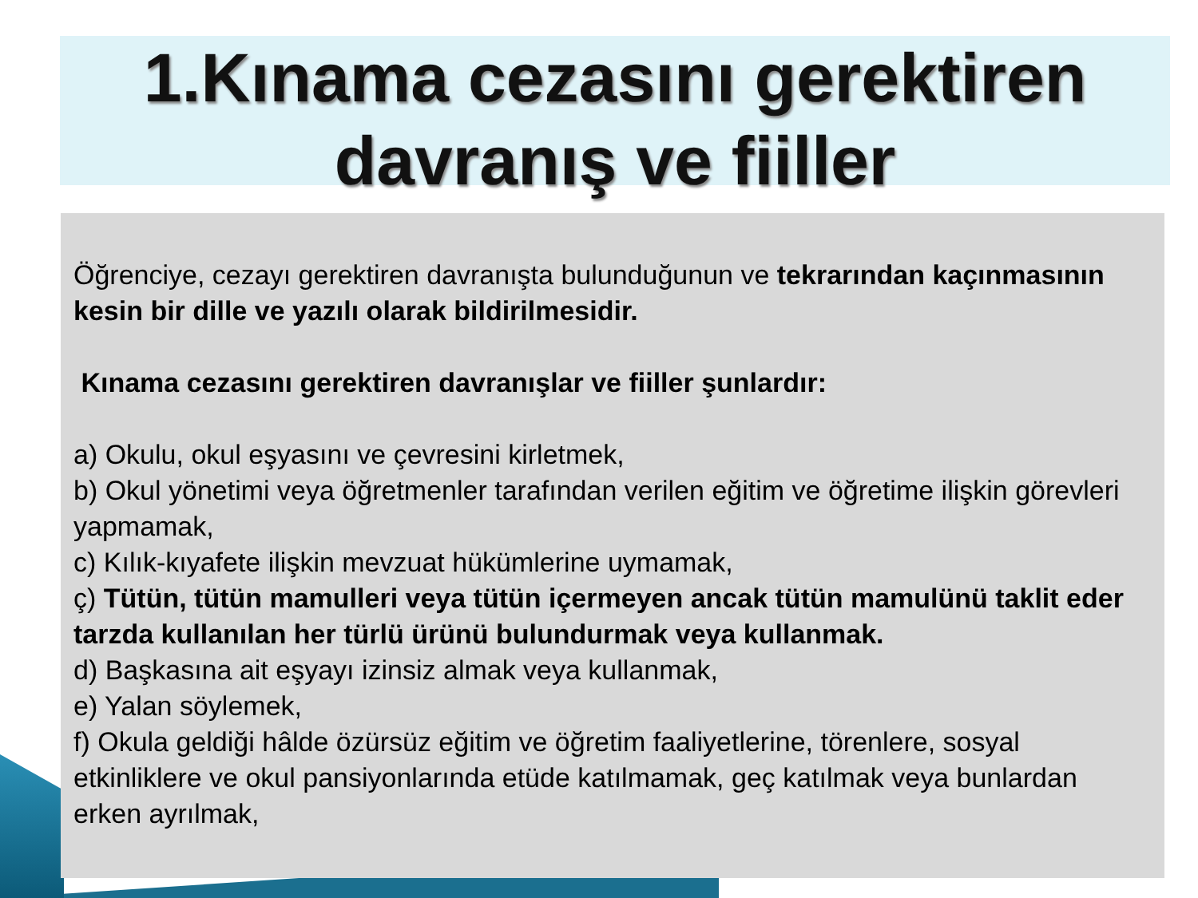1.Kınama cezasını gerektiren davranış ve fiiller
Öğrenciye, cezayı gerektiren davranışta bulunduğunun ve tekrarından kaçınmasının kesin bir dille ve yazılı olarak bildirilmesidir.
Kınama cezasını gerektiren davranışlar ve fiiller şunlardır:
a) Okulu, okul eşyasını ve çevresini kirletmek,
b) Okul yönetimi veya öğretmenler tarafından verilen eğitim ve öğretime ilişkin görevleri yapmamak,
c) Kılık-kıyafete ilişkin mevzuat hükümlerine uymamak,
ç) Tütün, tütün mamulleri veya tütün içermeyen ancak tütün mamulünü taklit eder tarzda kullanılan her türlü ürünü bulundurmak veya kullanmak.
d) Başkasına ait eşyayı izinsiz almak veya kullanmak,
e) Yalan söylemek,
f) Okula geldiği hâlde özürsüz eğitim ve öğretim faaliyetlerine, törenlere, sosyal etkinliklere ve okul pansiyonlarında etüde katılmamak, geç katılmak veya bunlardan erken ayrılmak,